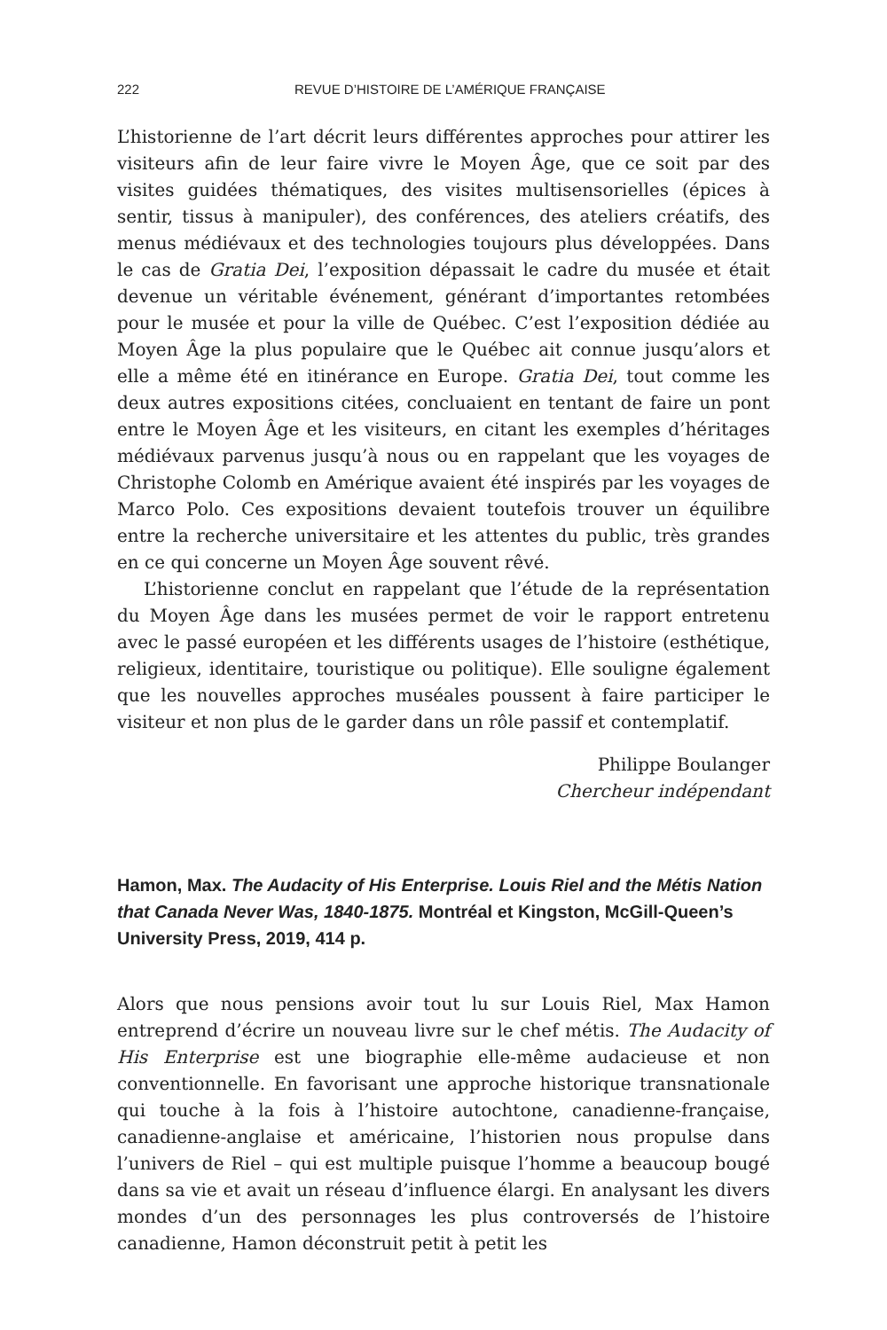222 REVUE D’HISTOIRE DE L’AMÉRIQUE FRANÇAISE
L’historienne de l’art décrit leurs différentes approches pour attirer les visiteurs afin de leur faire vivre le Moyen Âge, que ce soit par des visites guidées thématiques, des visites multisensorielles (épices à sentir, tissus à manipuler), des conférences, des ateliers créatifs, des menus médiévaux et des technologies toujours plus développées. Dans le cas de Gratia Dei, l’exposition dépassait le cadre du musée et était devenue un véritable événement, générant d’importantes retombées pour le musée et pour la ville de Québec. C’est l’exposition dédiée au Moyen Âge la plus populaire que le Québec ait connue jusqu’alors et elle a même été en itinérance en Europe. Gratia Dei, tout comme les deux autres expositions citées, concluaient en tentant de faire un pont entre le Moyen Âge et les visiteurs, en citant les exemples d’héritages médiévaux parvenus jusqu’à nous ou en rappelant que les voyages de Christophe Colomb en Amérique avaient été inspirés par les voyages de Marco Polo. Ces expositions devaient toutefois trouver un équilibre entre la recherche universitaire et les attentes du public, très grandes en ce qui concerne un Moyen Âge souvent rêvé.
L’historienne conclut en rappelant que l’étude de la représentation du Moyen Âge dans les musées permet de voir le rapport entretenu avec le passé européen et les différents usages de l’histoire (esthétique, religieux, identitaire, touristique ou politique). Elle souligne également que les nouvelles approches muséales poussent à faire participer le visiteur et non plus de le garder dans un rôle passif et contemplatif.
Philippe Boulanger
Chercheur indépendant
Hamon, Max. The Audacity of His Enterprise. Louis Riel and the Métis Nation that Canada Never Was, 1840-1875. Montréal et Kingston, McGill-Queen’s University Press, 2019, 414 p.
Alors que nous pensions avoir tout lu sur Louis Riel, Max Hamon entreprend d’écrire un nouveau livre sur le chef métis. The Audacity of His Enterprise est une biographie elle-même audacieuse et non conventionnelle. En favorisant une approche historique transnationale qui touche à la fois à l’histoire autochtone, canadienne-française, canadienne-anglaise et américaine, l’historien nous propulse dans l’univers de Riel – qui est multiple puisque l’homme a beaucoup bougé dans sa vie et avait un réseau d’influence élargi. En analysant les divers mondes d’un des personnages les plus controversés de l’histoire canadienne, Hamon déconstruit petit à petit les